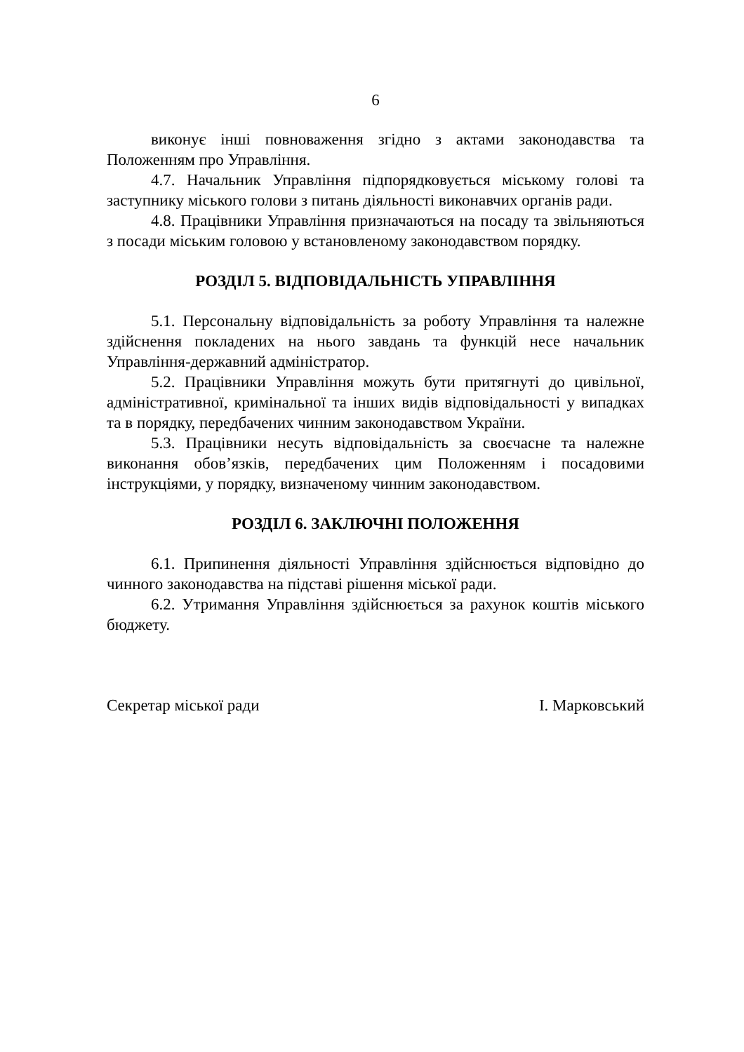6
виконує інші повноваження згідно з актами законодавства та Положенням про Управління.
4.7. Начальник Управління підпорядковується міському голові та заступнику міського голови з питань діяльності виконавчих органів ради.
4.8. Працівники Управління призначаються на посаду та звільняються з посади міським головою у встановленому законодавством порядку.
РОЗДІЛ 5. ВІДПОВІДАЛЬНІСТЬ УПРАВЛІННЯ
5.1. Персональну відповідальність за роботу Управління та належне здійснення покладених на нього завдань та функцій несе начальник Управління-державний адміністратор.
5.2. Працівники Управління можуть бути притягнуті до цивільної, адміністративної, кримінальної та інших видів відповідальності у випадках та в порядку, передбачених чинним законодавством України.
5.3. Працівники несуть відповідальність за своєчасне та належне виконання обов’язків, передбачених цим Положенням і посадовими інструкціями, у порядку, визначеному чинним законодавством.
РОЗДІЛ 6. ЗАКЛЮЧНІ ПОЛОЖЕННЯ
6.1. Припинення діяльності Управління здійснюється відповідно до чинного законодавства на підставі рішення міської ради.
6.2. Утримання Управління здійснюється за рахунок коштів міського бюджету.
Секретар міської ради І. Марковський